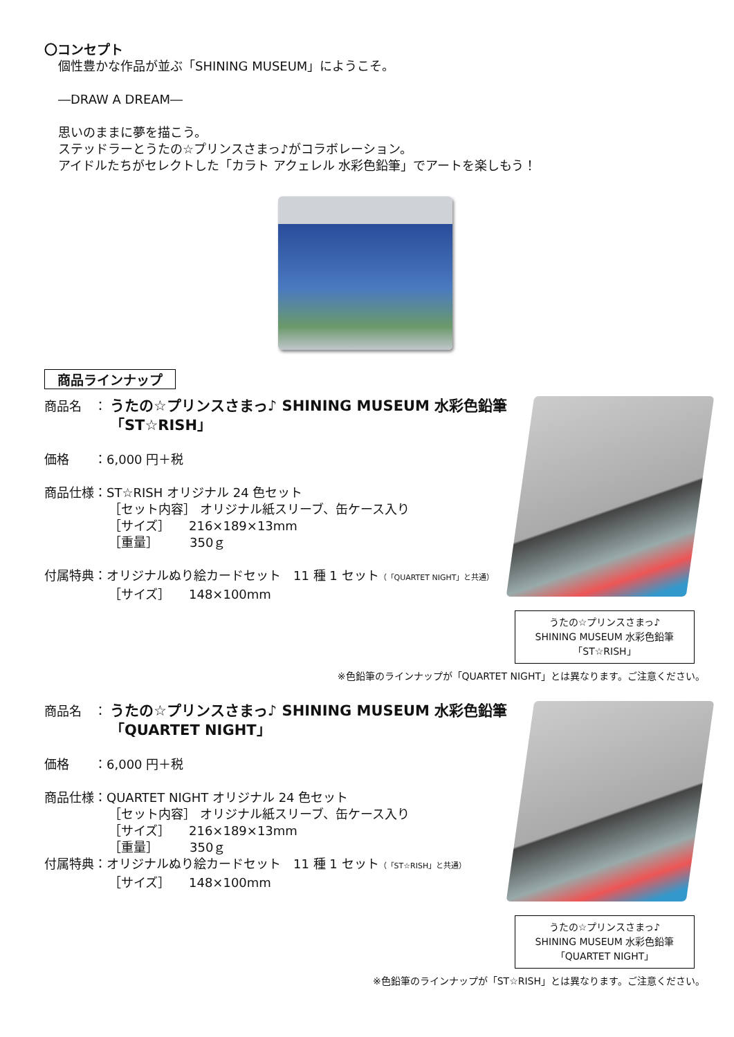〇コンセプト
個性豊かな作品が並ぶ「SHINING MUSEUM」にようこそ。
―DRAW A DREAM―
思いのままに夢を描こう。
ステッドラーとうたの☆プリンスさまっ♪がコラボレーション。
アイドルたちがセレクトした「カラト アクェレル 水彩色鉛筆」でアートを楽しもう！
商品ラインナップ
商品名　：
うたの☆プリンスさまっ♪ SHINING MUSEUM 水彩色鉛筆
「ST☆RISH」
価格　　：6,000 円＋税
商品仕様：ST☆RISH オリジナル 24 色セット
［セット内容］ オリジナル紙スリーブ、缶ケース入り
［サイズ］　　216×189×13mm
［重量］　　　350ｇ
付属特典：オリジナルぬり絵カードセット　11 種 1 セット（「QUARTET NIGHT」と共通）
［サイズ］　　148×100mm
うたの☆プリンスさまっ♪
SHINING MUSEUM 水彩色鉛筆
「ST☆RISH」
※色鉛筆のラインナップが「QUARTET NIGHT」とは異なります。ご注意ください。
商品名　：
うたの☆プリンスさまっ♪ SHINING MUSEUM 水彩色鉛筆
「QUARTET NIGHT」
価格　　：6,000 円＋税
商品仕様：QUARTET NIGHT オリジナル 24 色セット
［セット内容］ オリジナル紙スリーブ、缶ケース入り
［サイズ］　　216×189×13mm
［重量］　　　350ｇ
付属特典：オリジナルぬり絵カードセット　11 種 1 セット（「ST☆RISH」と共通）
［サイズ］　　148×100mm
うたの☆プリンスさまっ♪
SHINING MUSEUM 水彩色鉛筆
「QUARTET NIGHT」
※色鉛筆のラインナップが「ST☆RISH」とは異なります。ご注意ください。